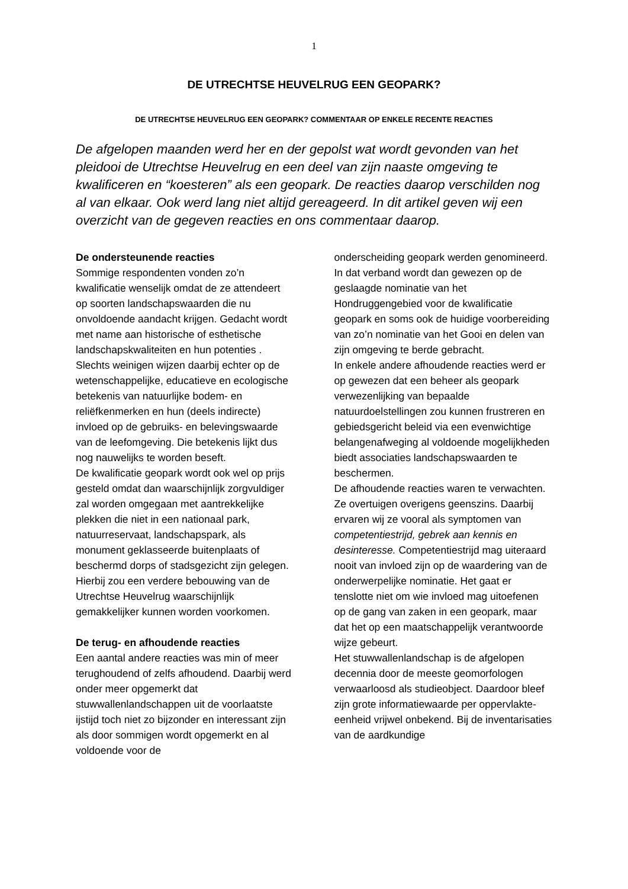1
DE UTRECHTSE HEUVELRUG EEN GEOPARK?
DE UTRECHTSE HEUVELRUG EEN GEOPARK? COMMENTAAR OP ENKELE RECENTE REACTIES
De afgelopen maanden werd her en der gepolst wat wordt gevonden van het pleidooi de Utrechtse Heuvelrug en een deel van zijn naaste omgeving te kwalificeren en “koesteren” als een geopark. De reacties daarop verschilden nog al van elkaar. Ook werd lang niet altijd gereageerd. In dit artikel geven wij een overzicht van de gegeven reacties en ons commentaar daarop.
De ondersteunende reacties
Sommige respondenten vonden zo’n kwalificatie wenselijk omdat de ze attendeert op soorten landschapswaarden die nu onvoldoende aandacht krijgen. Gedacht wordt met name aan historische of esthetische landschapskwaliteiten en hun potenties . Slechts weinigen wijzen daarbij echter op de wetenschappelijke, educatieve en ecologische betekenis van natuurlijke bodem- en reliëfkenmerken en hun (deels indirecte) invloed op de gebruiks- en belevingswaarde van de leefomgeving. Die betekenis lijkt dus nog nauwelijks te worden beseft.
De kwalificatie geopark wordt ook wel op prijs gesteld omdat dan waarschijnlijk zorgvuldiger zal worden omgegaan met aantrekkelijke plekken die niet in een nationaal park, natuurreservaat, landschapspark, als monument geklasseerde buitenplaats of beschermd dorps of stadsgezicht zijn gelegen. Hierbij zou een verdere bebouwing van de Utrechtse Heuvelrug waarschijnlijk gemakkelijker kunnen worden voorkomen.
De terug- en afhoudende reacties
Een aantal andere reacties was min of meer terughoudend of zelfs afhoudend. Daarbij werd onder meer opgemerkt dat stuwwallenlandschappen uit de voorlaatste ijstijd toch niet zo bijzonder en interessant zijn als door sommigen wordt opgemerkt en al voldoende voor de
onderscheiding geopark werden genomineerd. In dat verband wordt dan gewezen op de geslaagde nominatie van het Hondruggengebied voor de kwalificatie geopark en soms ook de huidige voorbereiding van zo’n nominatie van het Gooi en delen van zijn omgeving te berde gebracht.
In enkele andere afhoudende reacties werd er op gewezen dat een beheer als geopark verwezenlijking van bepaalde natuurdoelstellingen zou kunnen frustreren en gebiedsgericht beleid via een evenwichtige belangenafweging al voldoende mogelijkheden biedt associaties landschapswaarden te beschermen.
De afhoudende reacties waren te verwachten. Ze overtuigen overigens geenszins. Daarbij ervaren wij ze vooral als symptomen van competentiestrijd, gebrek aan kennis en desinteresse. Competentiestrijd mag uiteraard nooit van invloed zijn op de waardering van de onderwerpelijke nominatie. Het gaat er tenslotte niet om wie invloed mag uitoefenen op de gang van zaken in een geopark, maar dat het op een maatschappelijk verantwoorde wijze gebeurt.
Het stuwwallenlandschap is de afgelopen decennia door de meeste geomorfologen verwaarloosd als studieobject. Daardoor bleef zijn grote informatiewaarde per oppervlakte-eenheid vrijwel onbekend. Bij de inventarisaties van de aardkundige